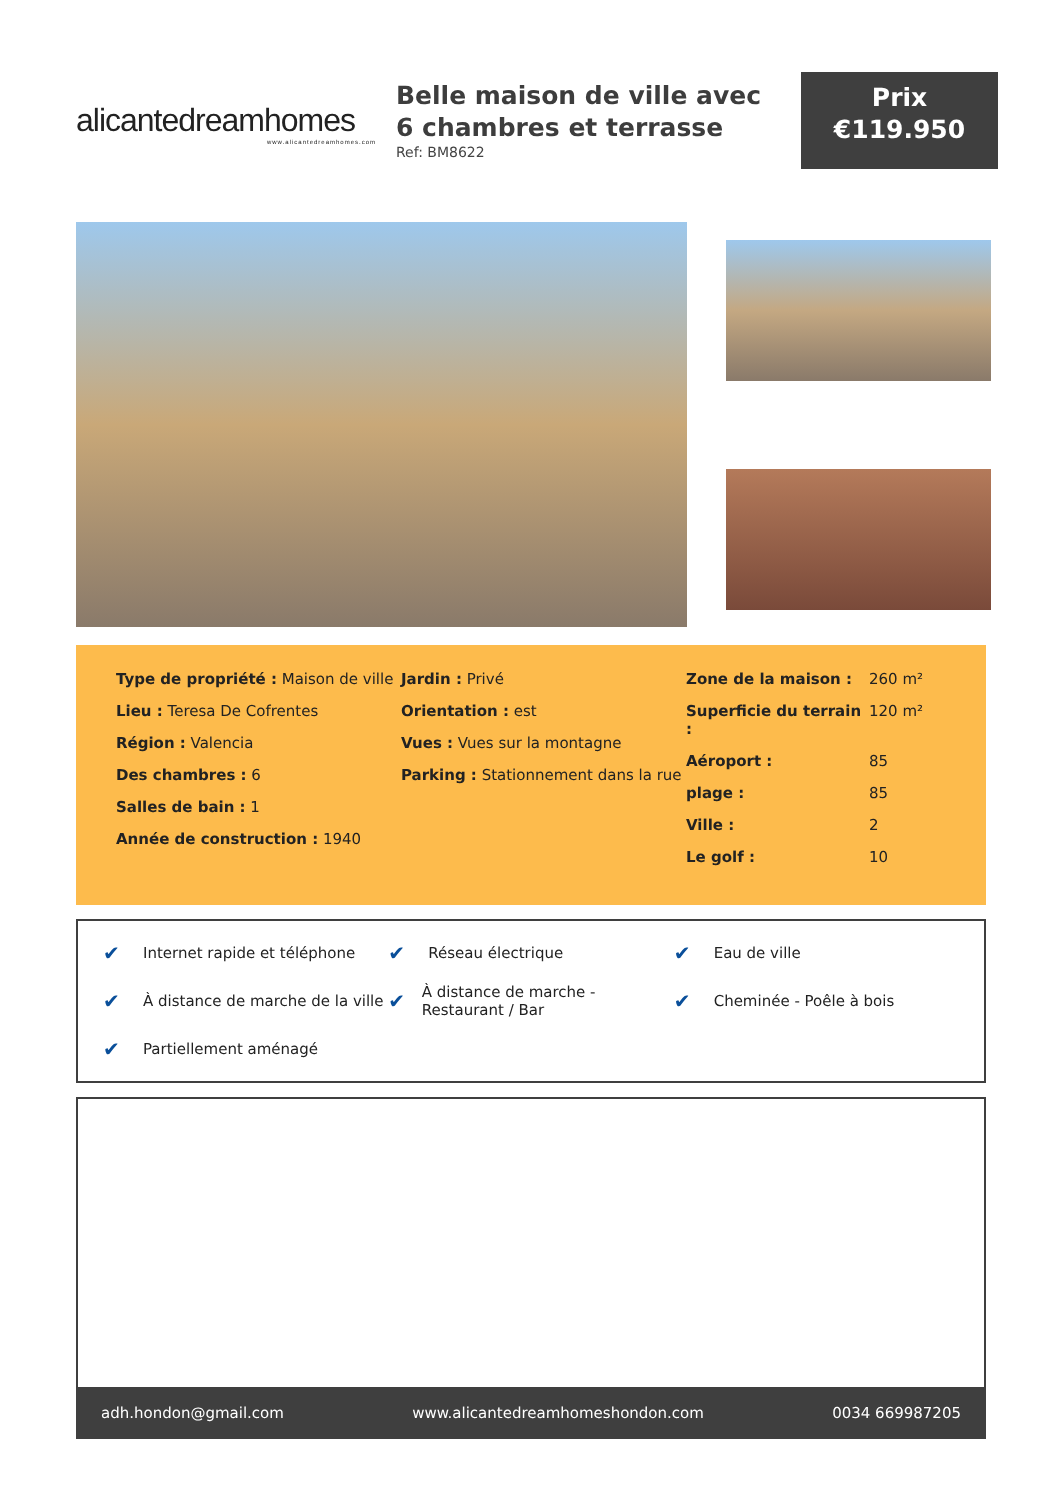alicantedreamhomes
www.alicantedreamhomes.com
Belle maison de ville avec 6 chambres et terrasse
Ref: BM8622
Prix
€119.950
Type de propriété : Maison de ville
Lieu : Teresa De Cofrentes
Région : Valencia
Des chambres : 6
Salles de bain : 1
Année de construction : 1940
Jardin : Privé
Orientation : est
Vues : Vues sur la montagne
Parking : Stationnement dans la rue
Zone de la maison : 260 m²
Superficie du terrain : 120 m²
Aéroport : 85
plage : 85
Ville : 2
Le golf : 10
✔ Internet rapide et téléphone
✔ Réseau électrique
✔ Eau de ville
✔ À distance de marche de la ville
✔ À distance de marche - Restaurant / Bar
✔ Cheminée - Poêle à bois
✔ Partiellement aménagé
adh.hondon@gmail.com www.alicantedreamhomeshondon.com 0034 669987205